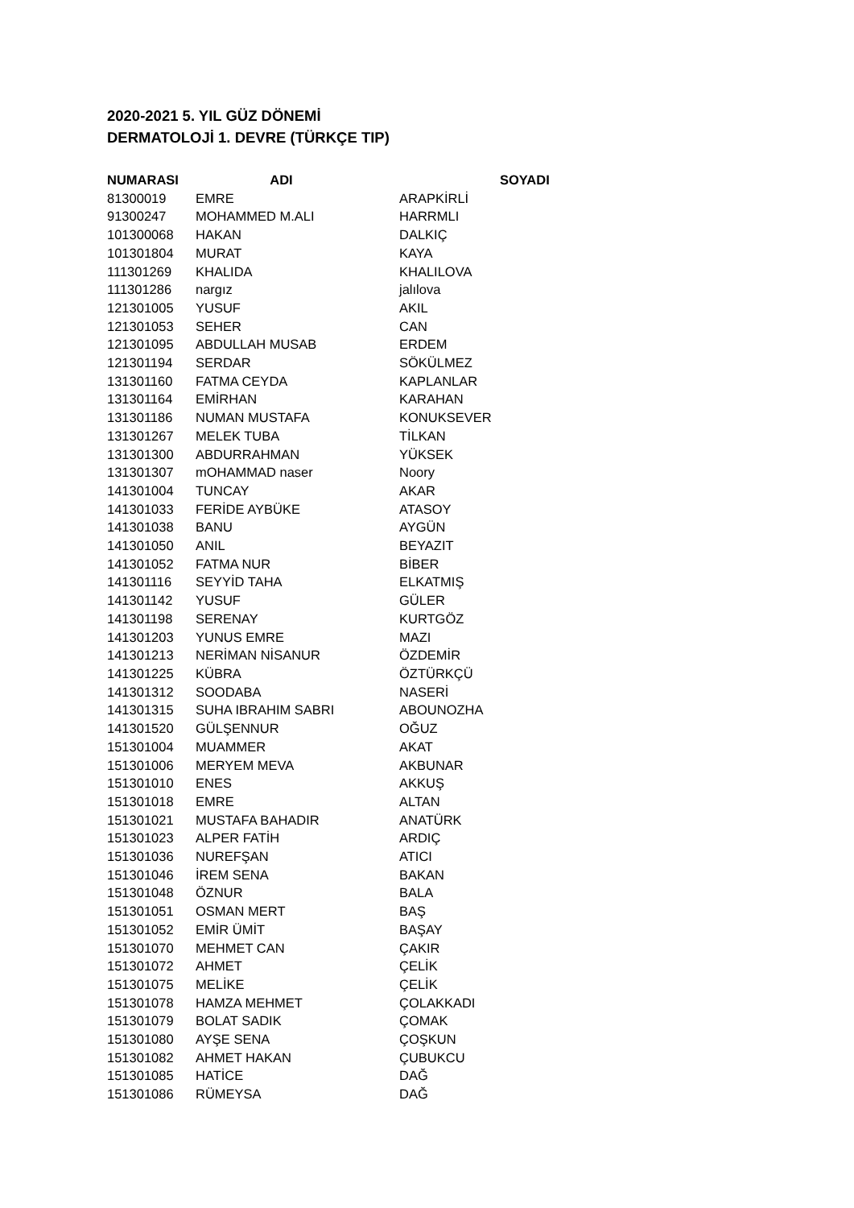2020-2021 5. YIL GÜZ DÖNEMİ
DERMATOLOJİ 1. DEVRE (TÜRKÇE TIP)
| NUMARASI | ADI | SOYADI |
| --- | --- | --- |
| 81300019 | EMRE | ARAPKİRLİ |
| 91300247 | MOHAMMED M.ALI | HARRMLI |
| 101300068 | HAKAN | DALKIÇ |
| 101301804 | MURAT | KAYA |
| 111301269 | KHALIDA | KHALILOVA |
| 111301286 | nargız | jalılova |
| 121301005 | YUSUF | AKIL |
| 121301053 | SEHER | CAN |
| 121301095 | ABDULLAH MUSAB | ERDEM |
| 121301194 | SERDAR | SÖKÜLMEZ |
| 131301160 | FATMA CEYDA | KAPLANLAR |
| 131301164 | EMİRHAN | KARAHAN |
| 131301186 | NUMAN MUSTAFA | KONUKSEVER |
| 131301267 | MELEK TUBA | TİLKAN |
| 131301300 | ABDURRAHMAN | YÜKSEK |
| 131301307 | mOHAMMAD naser | Noory |
| 141301004 | TUNCAY | AKAR |
| 141301033 | FERİDE AYBÜKE | ATASOY |
| 141301038 | BANU | AYGÜN |
| 141301050 | ANIL | BEYAZIT |
| 141301052 | FATMA NUR | BİBER |
| 141301116 | SEYYİD TAHA | ELKATMIŞ |
| 141301142 | YUSUF | GÜLER |
| 141301198 | SERENAY | KURTGÖZ |
| 141301203 | YUNUS EMRE | MAZI |
| 141301213 | NERİMAN NİSANUR | ÖZDEMİR |
| 141301225 | KÜBRA | ÖZTÜRKÇÜ |
| 141301312 | SOODABA | NASERİ |
| 141301315 | SUHA IBRAHIM SABRI | ABOUNOZHA |
| 141301520 | GÜLŞENNUR | OĞUZ |
| 151301004 | MUAMMER | AKAT |
| 151301006 | MERYEM MEVA | AKBUNAR |
| 151301010 | ENES | AKKUŞ |
| 151301018 | EMRE | ALTAN |
| 151301021 | MUSTAFA BAHADIR | ANATÜRK |
| 151301023 | ALPER FATİH | ARDIÇ |
| 151301036 | NUREFŞAN | ATICI |
| 151301046 | İREM SENA | BAKAN |
| 151301048 | ÖZNUR | BALA |
| 151301051 | OSMAN MERT | BAŞ |
| 151301052 | EMİR ÜMİT | BAŞAY |
| 151301070 | MEHMET CAN | ÇAKIR |
| 151301072 | AHMET | ÇELİK |
| 151301075 | MELİKE | ÇELİK |
| 151301078 | HAMZA MEHMET | ÇOLAKKADI |
| 151301079 | BOLAT SADIK | ÇOMAK |
| 151301080 | AYŞE SENA | ÇOŞKUN |
| 151301082 | AHMET HAKAN | ÇUBUKCU |
| 151301085 | HATİCE | DAĞ |
| 151301086 | RÜMEYSA | DAĞ |